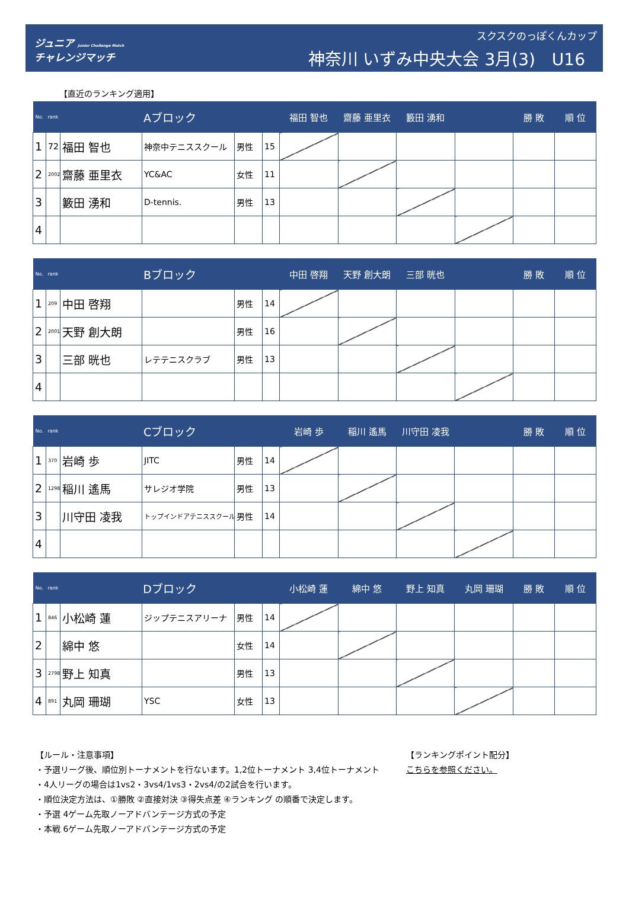ジュニア Junior Challenge Match
チャレンジマッチ
スクスクのっぽくんカップ
神奈川 いずみ中央大会 3月(3)　U16
【直近のランキング適用】
| No. | rank | Aブロック | | | | 福田 智也 | 齋藤 亜里衣 | 籔田 湧和 | | 勝 敗 | 順 位 |
| --- | --- | --- | --- | --- | --- | --- | --- | --- | --- | --- | --- |
| 1 | 72 | 福田 智也 | 神奈中テニススクール | 男性 | 15 | | | | | | |
| 2 | 2002 | 齋藤 亜里衣 | YC&AC | 女性 | 11 | | | | | | |
| 3 | | 籔田 湧和 | D-tennis. | 男性 | 13 | | | | | | |
| 4 | | | | | | | | | | | |
| No. | rank | Bブロック | | | | 中田 啓翔 | 天野 創大朗 | 三部 晄也 | | 勝 敗 | 順 位 |
| --- | --- | --- | --- | --- | --- | --- | --- | --- | --- | --- | --- |
| 1 | 209 | 中田 啓翔 | | 男性 | 14 | | | | | | |
| 2 | 2001 | 天野 創大朗 | | 男性 | 16 | | | | | | |
| 3 | | 三部 晄也 | レテテニスクラブ | 男性 | 13 | | | | | | |
| 4 | | | | | | | | | | | |
| No. | rank | Cブロック | | | | 岩崎 歩 | 稲川 遙馬 | 川守田 凌我 | | 勝 敗 | 順 位 |
| --- | --- | --- | --- | --- | --- | --- | --- | --- | --- | --- | --- |
| 1 | 370 | 岩崎 歩 | JITC | 男性 | 14 | | | | | | |
| 2 | 1298 | 稲川 遙馬 | サレジオ学院 | 男性 | 13 | | | | | | |
| 3 | | 川守田 凌我 | トップインドアテニススクール | 男性 | 14 | | | | | | |
| 4 | | | | | | | | | | | |
| No. | rank | Dブロック | | | | 小松崎 蓮 | 綿中 悠 | 野上 知真 | 丸岡 珊瑚 | 勝 敗 | 順 位 |
| --- | --- | --- | --- | --- | --- | --- | --- | --- | --- | --- | --- |
| 1 | 846 | 小松崎 蓮 | ジップテニスアリーナ | 男性 | 14 | | | | | | |
| 2 | | 綿中 悠 | | 女性 | 14 | | | | | | |
| 3 | 2798 | 野上 知真 | | 男性 | 13 | | | | | | |
| 4 | 891 | 丸岡 珊瑚 | YSC | 女性 | 13 | | | | | | |
【ルール・注意事項】
・予選リーグ後、順位別トーナメントを行ないます。1,2位トーナメント 3,4位トーナメント
・4人リーグの場合は1vs2・3vs4/1vs3・2vs4/の2試合を行います。
・順位決定方法は、①勝敗 ②直接対決 ③得失点差 ④ランキング の順番で決定します。
・予選 4ゲーム先取ノーアドバンテージ方式の予定
・本戦 6ゲーム先取ノーアドバンテージ方式の予定
【ランキングポイント配分】
こちらを参照ください。